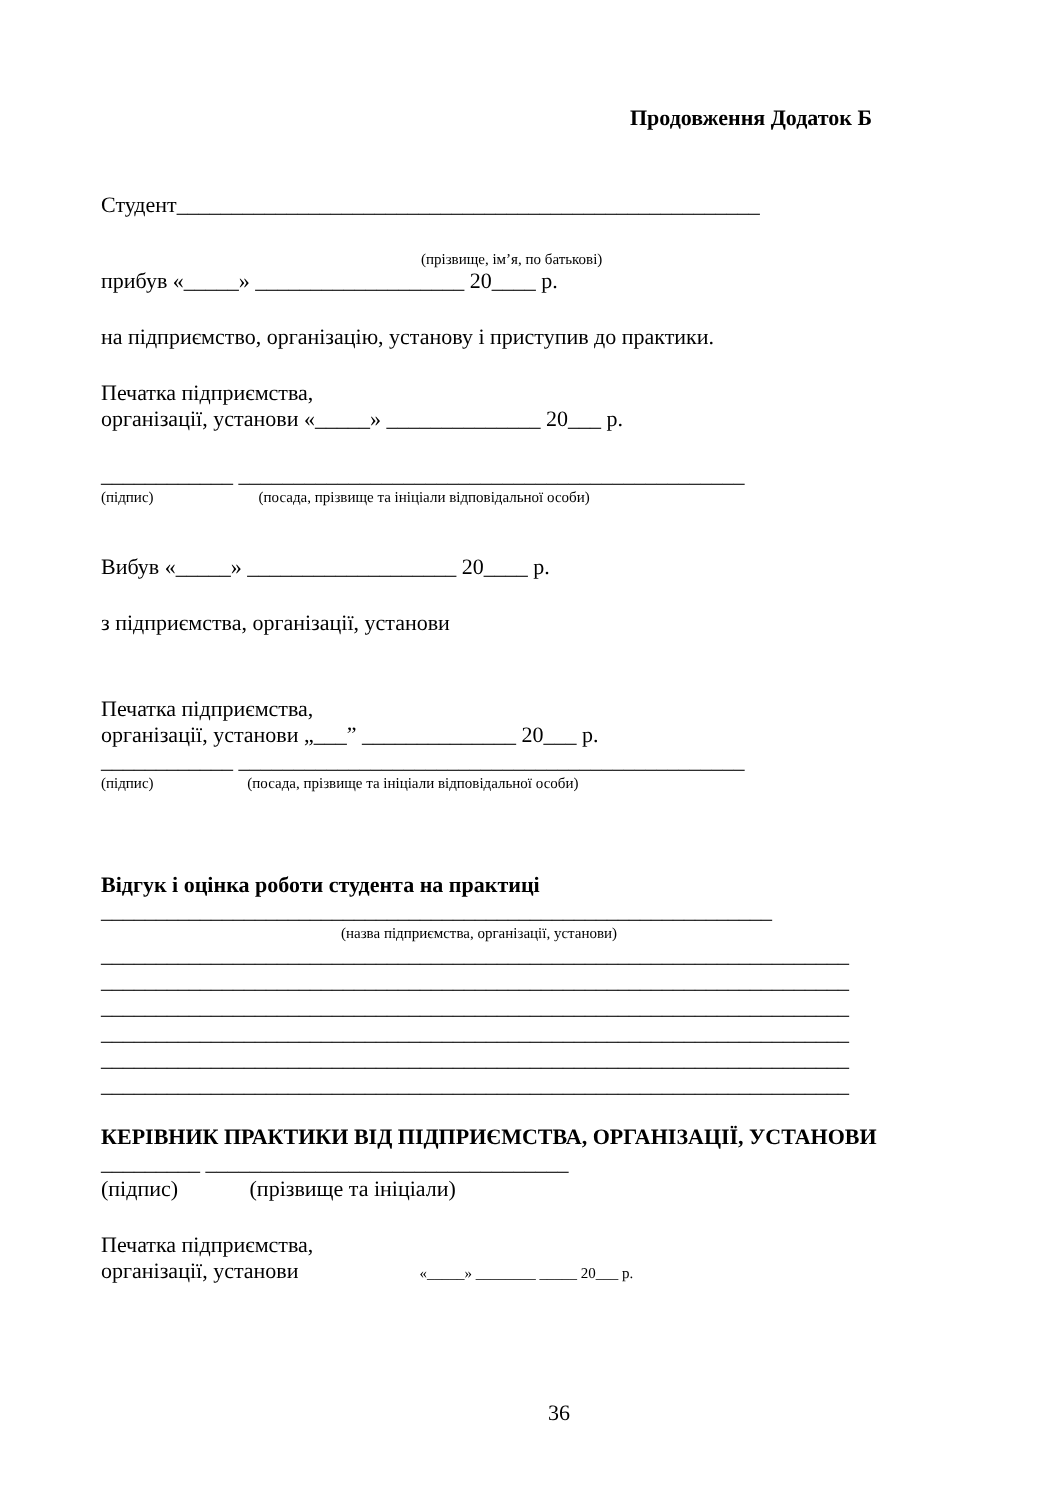Продовження Додаток Б
Студент_____________________________________________________
(прізвище, ім’я, по батькові)
прибув «_____» ___________________ 20____ р.
на підприємство, організацію, установу і приступив до практики.
Печатка підприємства,
організації, установи «_____» ______________ 20___ р.
____________ ______________________________________________
(підпис) (посада, прізвище та ініціали відповідальної особи)
Вибув «_____» ___________________ 20____ р.
з підприємства, організації, установи
Печатка підприємства,
організації, установи „___” ______________ 20___ р.
____________ ______________________________________________
(підпис) (посада, прізвище та ініціали відповідальної особи)
Відгук і оцінка роботи студента на практиці
_____________________________________________________________
(назва підприємства, організації, установи)
____________________________________________________________________
____________________________________________________________________
____________________________________________________________________
____________________________________________________________________
____________________________________________________________________
____________________________________________________________________
КЕРІВНИК ПРАКТИКИ ВІД ПІДПРИЄМСТВА, ОРГАНІЗАЦІЇ, УСТАНОВИ
_________ _________________________________
(підпис) (прізвище та ініціали)
Печатка підприємства,
організації, установи «_____» ________ _____ 20___ р.
36